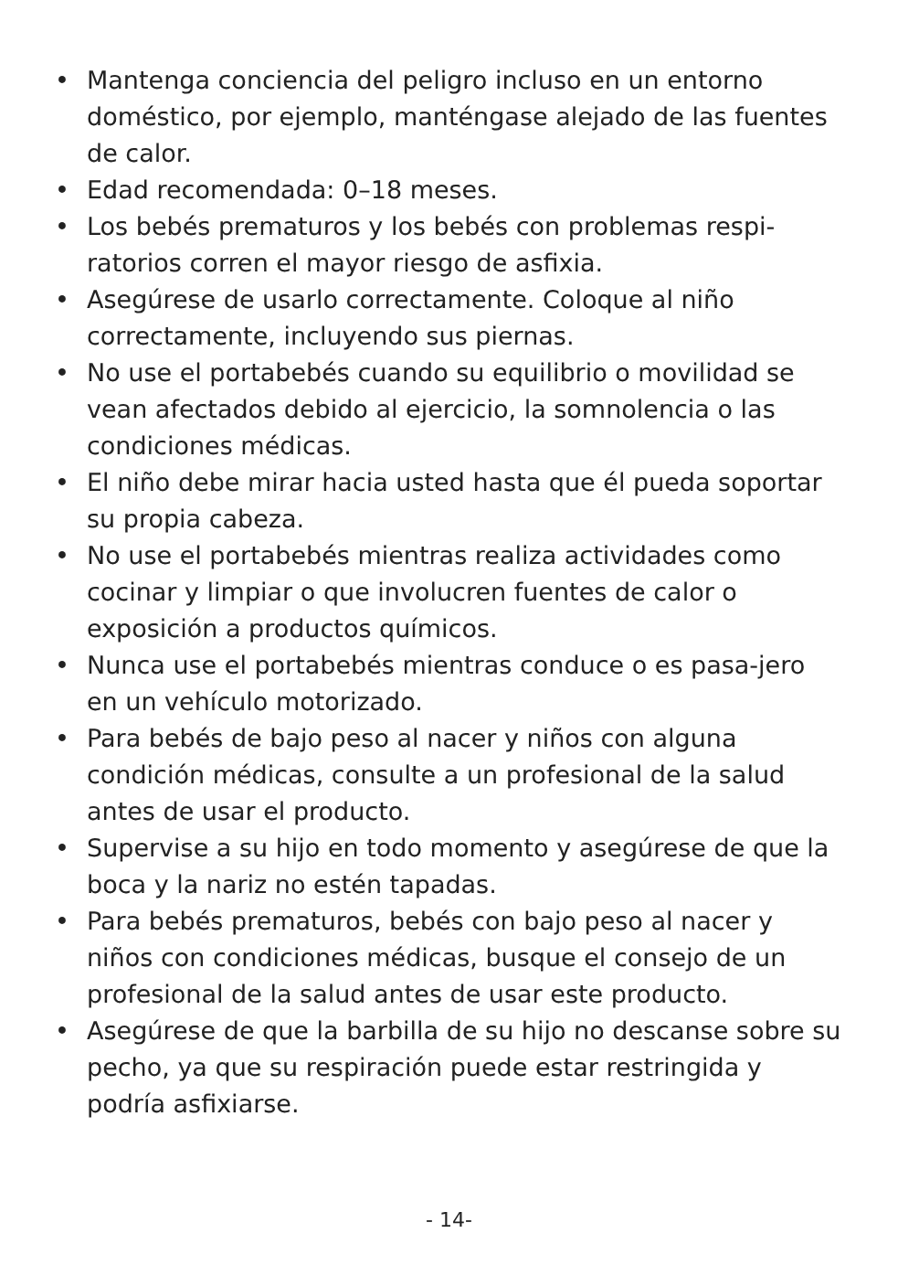• Mantenga conciencia del peligro incluso en un entorno doméstico, por ejemplo, manténgase alejado de las fuentes de calor.
• Edad recomendada: 0–18 meses.
• Los bebés prematuros y los bebés con problemas respi-ratorios corren el mayor riesgo de asfixia.
• Asegúrese de usarlo correctamente. Coloque al niño correctamente, incluyendo sus piernas.
• No use el portabebés cuando su equilibrio o movilidad se vean afectados debido al ejercicio, la somnolencia o las condiciones médicas.
• El niño debe mirar hacia usted hasta que él pueda soportar su propia cabeza.
• No use el portabebés mientras realiza actividades como cocinar y limpiar o que involucren fuentes de calor o exposición a productos químicos.
• Nunca use el portabebés mientras conduce o es pasa-jero en un vehículo motorizado.
• Para bebés de bajo peso al nacer y niños con alguna condición médicas, consulte a un profesional de la salud antes de usar el producto.
• Supervise a su hijo en todo momento y asegúrese de que la boca y la nariz no estén tapadas.
• Para bebés prematuros, bebés con bajo peso al nacer y niños con condiciones médicas, busque el consejo de un profesional de la salud antes de usar este producto.
• Asegúrese de que la barbilla de su hijo no descanse sobre su pecho, ya que su respiración puede estar restringida y podría asfixiarse.
- 14-